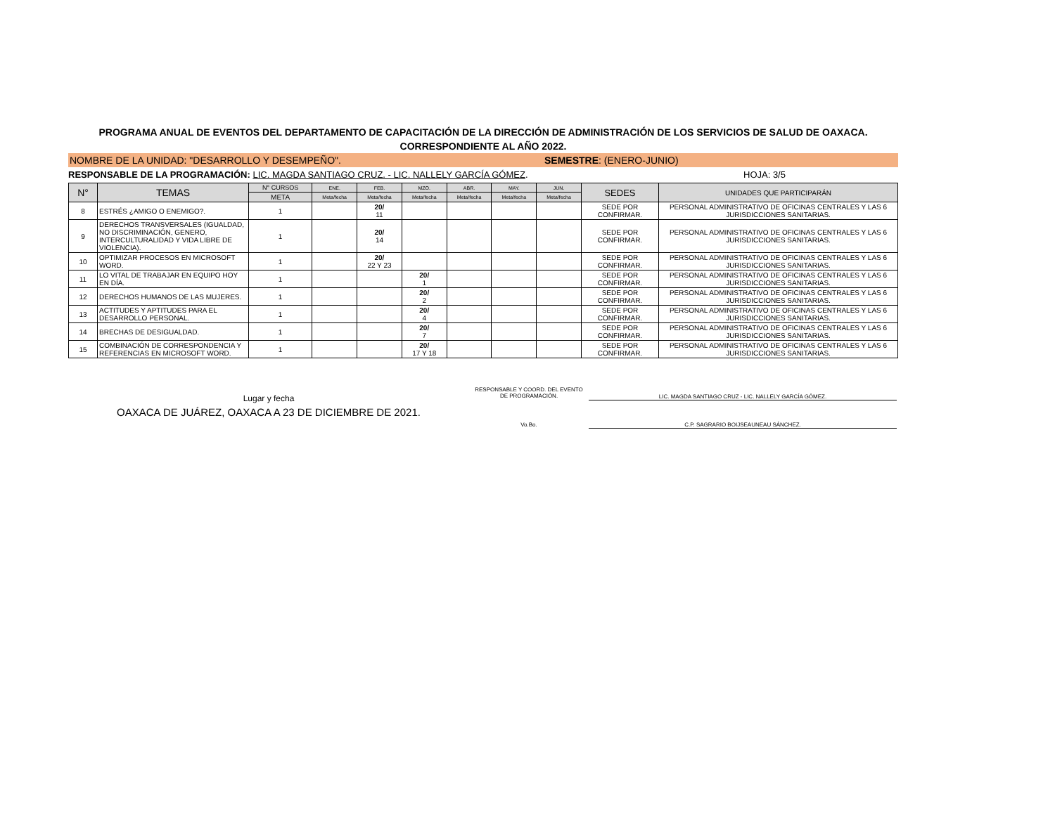PROGRAMA ANUAL DE EVENTOS DEL DEPARTAMENTO DE CAPACITACIÓN DE LA DIRECCIÓN DE ADMINISTRACIÓN DE LOS SERVICIOS DE SALUD DE OAXACA.
CORRESPONDIENTE AL AÑO 2022.
NOMBRE DE LA UNIDAD: "DESARROLLO Y DESEMPEÑO". SEMESTRE: (ENERO-JUNIO)
RESPONSABLE DE LA PROGRAMACIÓN: LIC. MAGDA SANTIAGO CRUZ. - LIC. NALLELY GARCÍA GÓMEZ. HOJA: 3/5
| N° | TEMAS | N° CURSOS | ENE. | FEB. | MZO. | ABR. | MAY. | JUN. | SEDES | UNIDADES QUE PARTICIPARÁN |
| --- | --- | --- | --- | --- | --- | --- | --- | --- | --- | --- |
| | | META | Meta/fecha | Meta/fecha | Meta/fecha | Meta/fecha | Meta/fecha | Meta/fecha | | |
| 8 | ESTRÉS ¿AMIGO O ENEMIGO?. | 1 | | 20/ 11 | | | | | SEDE POR CONFIRMAR. | PERSONAL ADMINISTRATIVO DE OFICINAS CENTRALES Y LAS 6 JURISDICCIONES SANITARIAS. |
| 9 | DERECHOS TRANSVERSALES (IGUALDAD, NO DISCRIMINACIÓN, GENERO, INTERCULTURALIDAD Y VIDA LIBRE DE VIOLENCIA). | 1 | | 20/ 14 | | | | | SEDE POR CONFIRMAR. | PERSONAL ADMINISTRATIVO DE OFICINAS CENTRALES Y LAS 6 JURISDICCIONES SANITARIAS. |
| 10 | OPTIMIZAR PROCESOS EN MICROSOFT WORD. | 1 | | 20/ 22 Y 23 | | | | | SEDE POR CONFIRMAR. | PERSONAL ADMINISTRATIVO DE OFICINAS CENTRALES Y LAS 6 JURISDICCIONES SANITARIAS. |
| 11 | LO VITAL DE TRABAJAR EN EQUIPO HOY EN DÍA. | 1 | | | 20/ 1 | | | | SEDE POR CONFIRMAR. | PERSONAL ADMINISTRATIVO DE OFICINAS CENTRALES Y LAS 6 JURISDICCIONES SANITARIAS. |
| 12 | DERECHOS HUMANOS DE LAS MUJERES. | 1 | | | 20/ 2 | | | | SEDE POR CONFIRMAR. | PERSONAL ADMINISTRATIVO DE OFICINAS CENTRALES Y LAS 6 JURISDICCIONES SANITARIAS. |
| 13 | ACTITUDES Y APTITUDES PARA EL DESARROLLO PERSONAL. | 1 | | | 20/ 4 | | | | SEDE POR CONFIRMAR. | PERSONAL ADMINISTRATIVO DE OFICINAS CENTRALES Y LAS 6 JURISDICCIONES SANITARIAS. |
| 14 | BRECHAS DE DESIGUALDAD. | 1 | | | 20/ 7 | | | | SEDE POR CONFIRMAR. | PERSONAL ADMINISTRATIVO DE OFICINAS CENTRALES Y LAS 6 JURISDICCIONES SANITARIAS. |
| 15 | COMBINACIÓN DE CORRESPONDENCIA Y REFERENCIAS EN MICROSOFT WORD. | 1 | | | 20/ 17 Y 18 | | | | SEDE POR CONFIRMAR. | PERSONAL ADMINISTRATIVO DE OFICINAS CENTRALES Y LAS 6 JURISDICCIONES SANITARIAS. |
Lugar y fecha
OAXACA DE JUÁREZ, OAXACA A 23 DE DICIEMBRE DE 2021.
RESPONSABLE Y COORD. DEL EVENTO
DE PROGRAMACIÓN.
LIC. MAGDA SANTIAGO CRUZ - LIC. NALLELY GARCÍA GÓMEZ.
Vo.Bo. C.P. SAGRARIO BOIJSEAUNEAU SÁNCHEZ.